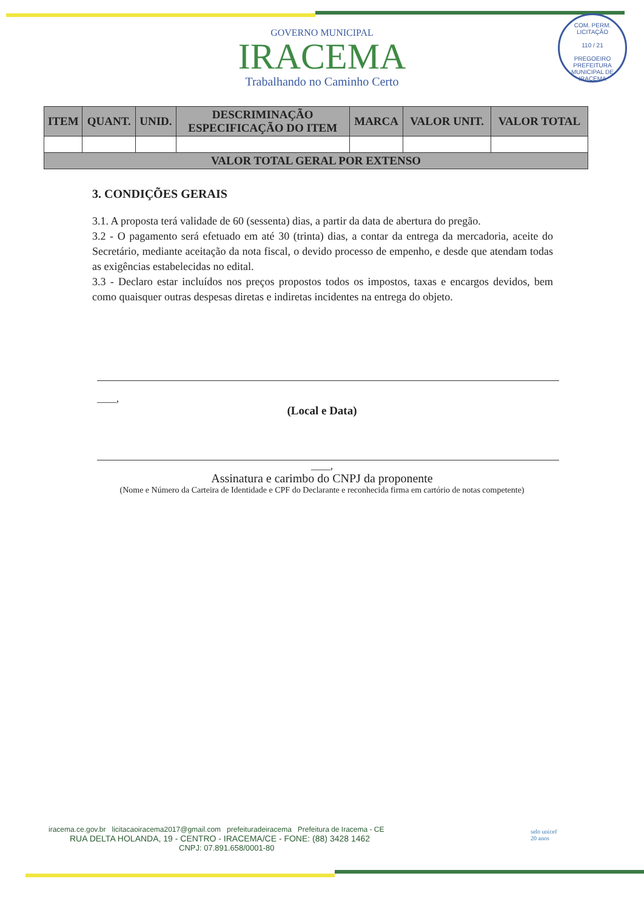COM. PERM. LICITAÇÃO
110 / 21
PREGOEIRO
PREFEITURA MUNICIPAL DE IRACEMA
GOVERNO MUNICIPAL
IRACEMA
Trabalhando no Caminho Certo
| ITEM | QUANT. | UNID. | DESCRIMINAÇÃO ESPECIFICAÇÃO DO ITEM | MARCA | VALOR UNIT. | VALOR TOTAL |
| --- | --- | --- | --- | --- | --- | --- |
| VALOR TOTAL GERAL POR EXTENSO | | | | | | |
3. CONDIÇÕES GERAIS
3.1. A proposta terá validade de 60 (sessenta) dias, a partir da data de abertura do pregão.
3.2 - O pagamento será efetuado em até 30 (trinta) dias, a contar da entrega da mercadoria, aceite do Secretário, mediante aceitação da nota fiscal, o devido processo de empenho, e desde que atendam todas as exigências estabelecidas no edital.
3.3 - Declaro estar incluídos nos preços propostos todos os impostos, taxas e encargos devidos, bem como quaisquer outras despesas diretas e indiretas incidentes na entrega do objeto.
____,
(Local e Data)
____,
Assinatura e carimbo do CNPJ da proponente
(Nome e Número da Carteira de Identidade e CPF do Declarante e reconhecida firma em cartório de notas competente)
iracema.ce.gov.br licitacaoiracema2017@gmail.com prefeituradeiracema Prefeitura de Iracema - CE
RUA DELTA HOLANDA, 19 - CENTRO - IRACEMA/CE - FONE: (88) 3428 1462
CNPJ: 07.891.658/0001-80
selo unicef
20 anos